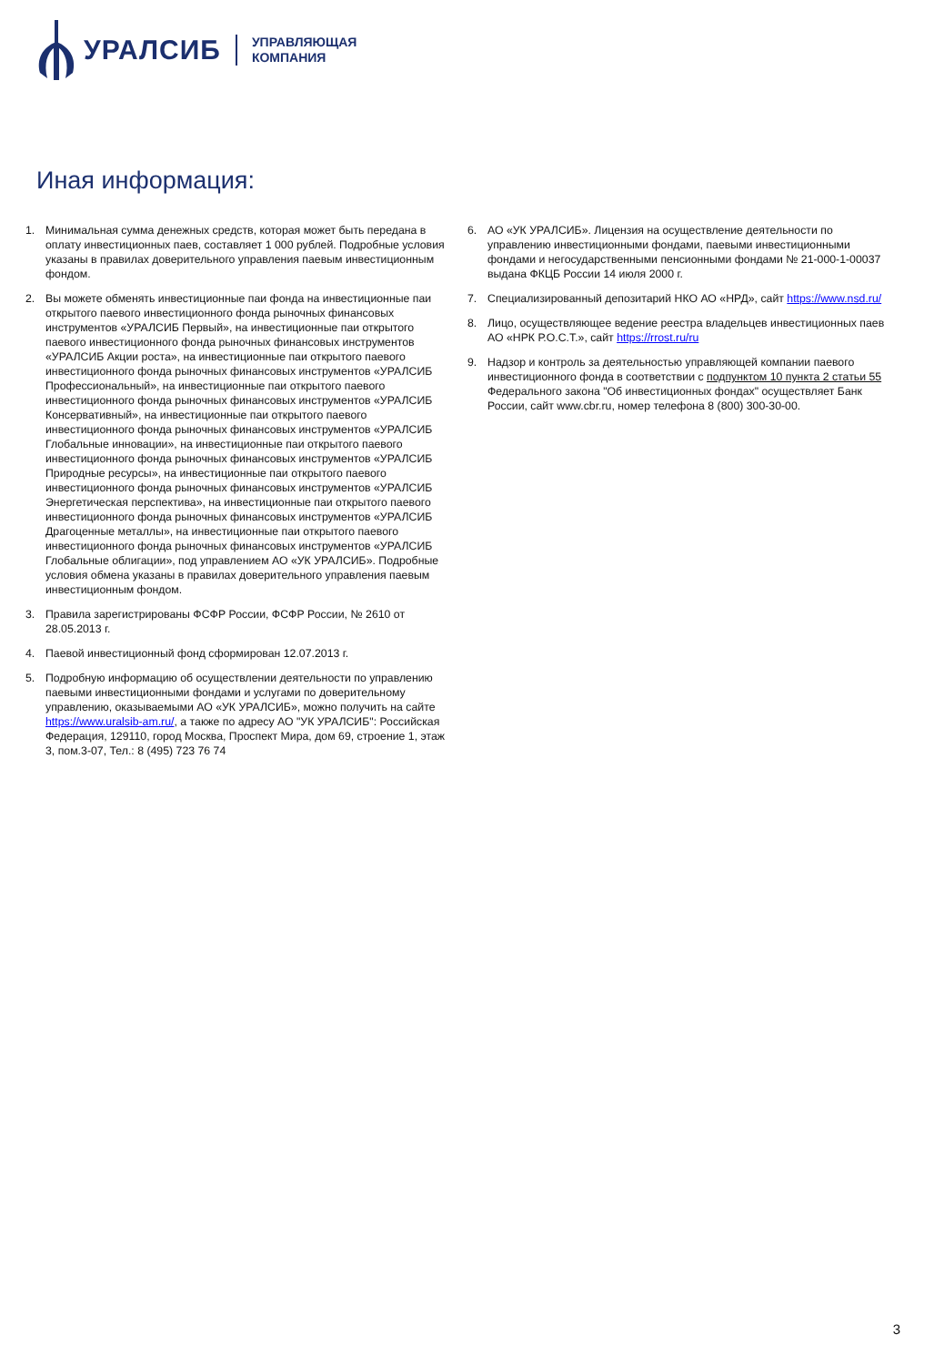УРАЛСИБ
УПРАВЛЯЮЩАЯ
КОМПАНИЯ
Иная информация:
1. Минимальная сумма денежных средств, которая может быть передана в оплату инвестиционных паев, составляет 1 000 рублей. Подробные условия указаны в правилах доверительного управления паевым инвестиционным фондом.
2. Вы можете обменять инвестиционные паи фонда на инвестиционные паи открытого паевого инвестиционного фонда рыночных финансовых инструментов «УРАЛСИБ Первый», на инвестиционные паи открытого паевого инвестиционного фонда рыночных финансовых инструментов «УРАЛСИБ Акции роста», на инвестиционные паи открытого паевого инвестиционного фонда рыночных финансовых инструментов «УРАЛСИБ Профессиональный», на инвестиционные паи открытого паевого инвестиционного фонда рыночных финансовых инструментов «УРАЛСИБ Консервативный», на инвестиционные паи открытого паевого инвестиционного фонда рыночных финансовых инструментов «УРАЛСИБ Глобальные инновации», на инвестиционные паи открытого паевого инвестиционного фонда рыночных финансовых инструментов «УРАЛСИБ Природные ресурсы», на инвестиционные паи открытого паевого инвестиционного фонда рыночных финансовых инструментов «УРАЛСИБ Энергетическая перспектива», на инвестиционные паи открытого паевого инвестиционного фонда рыночных финансовых инструментов «УРАЛСИБ Драгоценные металлы», на инвестиционные паи открытого паевого инвестиционного фонда рыночных финансовых инструментов «УРАЛСИБ Глобальные облигации», под управлением АО «УК УРАЛСИБ». Подробные условия обмена указаны в правилах доверительного управления паевым инвестиционным фондом.
3. Правила зарегистрированы ФСФР России, ФСФР России, № 2610 от 28.05.2013 г.
4. Паевой инвестиционный фонд сформирован 12.07.2013 г.
5. Подробную информацию об осуществлении деятельности по управлению паевыми инвестиционными фондами и услугами по доверительному управлению, оказываемыми АО «УК УРАЛСИБ», можно получить на сайте https://www.uralsib-am.ru/, а также по адресу АО "УК УРАЛСИБ": Российская Федерация, 129110, город Москва, Проспект Мира, дом 69, строение 1, этаж 3, пом.3-07, Тел.: 8 (495) 723 76 74
6. АО «УК УРАЛСИБ». Лицензия на осуществление деятельности по управлению инвестиционными фондами, паевыми инвестиционными фондами и негосударственными пенсионными фондами № 21-000-1-00037 выдана ФКЦБ России 14 июля 2000 г.
7. Специализированный депозитарий НКО АО «НРД», сайт https://www.nsd.ru/
8. Лицо, осуществляющее ведение реестра владельцев инвестиционных паев АО «НРК Р.О.С.Т.», сайт https://rrost.ru/ru
9. Надзор и контроль за деятельностью управляющей компании паевого инвестиционного фонда в соответствии с подпунктом 10 пункта 2 статьи 55 Федерального закона "Об инвестиционных фондах" осуществляет Банк России, сайт www.cbr.ru, номер телефона 8 (800) 300-30-00.
3